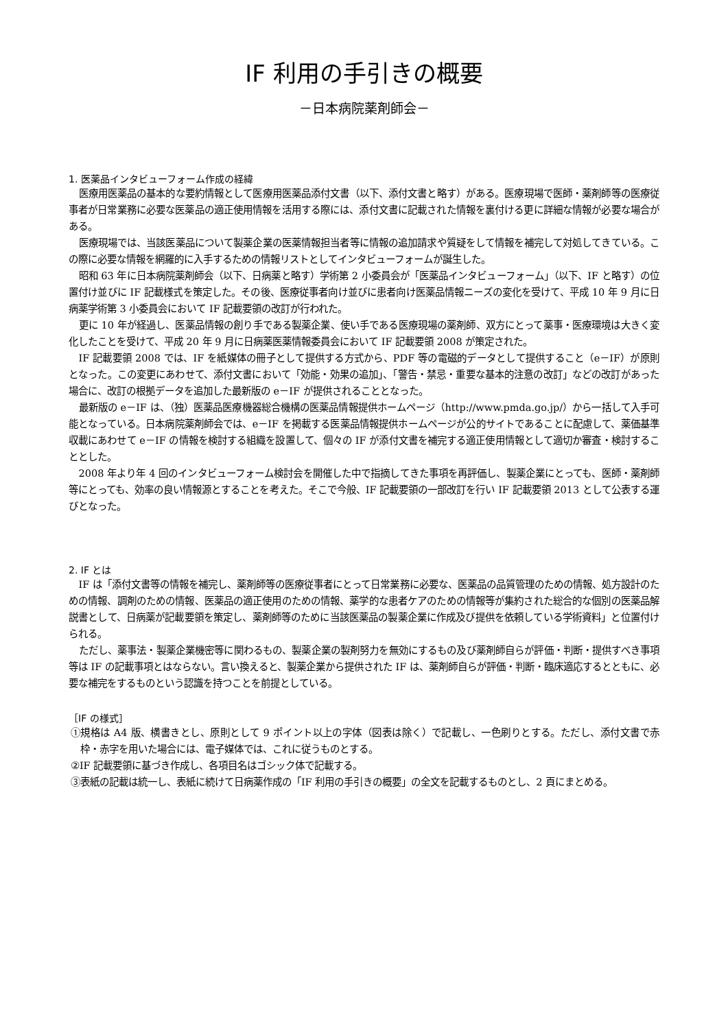IF 利用の手引きの概要
－日本病院薬剤師会－
1. 医薬品インタビューフォーム作成の経緯
医療用医薬品の基本的な要約情報として医療用医薬品添付文書（以下、添付文書と略す）がある。医療現場で医師・薬剤師等の医療従事者が日常業務に必要な医薬品の適正使用情報を活用する際には、添付文書に記載された情報を裏付ける更に詳細な情報が必要な場合がある。
医療現場では、当該医薬品について製薬企業の医薬情報担当者等に情報の追加請求や質疑をして情報を補完して対処してきている。この際に必要な情報を網羅的に入手するための情報リストとしてインタビューフォームが誕生した。
昭和 63 年に日本病院薬剤師会（以下、日病薬と略す）学術第 2 小委員会が「医薬品インタビューフォーム」（以下、IF と略す）の位置付け並びに IF 記載様式を策定した。その後、医療従事者向け並びに患者向け医薬品情報ニーズの変化を受けて、平成 10 年 9 月に日病薬学術第 3 小委員会において IF 記載要領の改訂が行われた。
更に 10 年が経過し、医薬品情報の創り手である製薬企業、使い手である医療現場の薬剤師、双方にとって薬事・医療環境は大きく変化したことを受けて、平成 20 年 9 月に日病薬医薬情報委員会において IF 記載要領 2008 が策定された。
IF 記載要領 2008 では、IF を紙媒体の冊子として提供する方式から、PDF 等の電磁的データとして提供すること（e－IF）が原則となった。この変更にあわせて、添付文書において「効能・効果の追加」、「警告・禁忌・重要な基本的注意の改訂」などの改訂があった場合に、改訂の根拠データを追加した最新版の e－IF が提供されることとなった。
最新版の e－IF は、（独）医薬品医療機器総合機構の医薬品情報提供ホームページ（http://www.pmda.go.jp/）から一括して入手可能となっている。日本病院薬剤師会では、e－IF を掲載する医薬品情報提供ホームページが公的サイトであることに配慮して、薬価基準収載にあわせて e－IF の情報を検討する組織を設置して、個々の IF が添付文書を補完する適正使用情報として適切か審査・検討することとした。
2008 年より年 4 回のインタビューフォーム検討会を開催した中で指摘してきた事項を再評価し、製薬企業にとっても、医師・薬剤師等にとっても、効率の良い情報源とすることを考えた。そこで今般、IF 記載要領の一部改訂を行い IF 記載要領 2013 として公表する運びとなった。
2. IF とは
IF は「添付文書等の情報を補完し、薬剤師等の医療従事者にとって日常業務に必要な、医薬品の品質管理のための情報、処方設計のための情報、調剤のための情報、医薬品の適正使用のための情報、薬学的な患者ケアのための情報等が集約された総合的な個別の医薬品解説書として、日病薬が記載要領を策定し、薬剤師等のために当該医薬品の製薬企業に作成及び提供を依頼している学術資料」と位置付けられる。
ただし、薬事法・製薬企業機密等に関わるもの、製薬企業の製剤努力を無効にするもの及び薬剤師自らが評価・判断・提供すべき事項等は IF の記載事項とはならない。言い換えると、製薬企業から提供された IF は、薬剤師自らが評価・判断・臨床適応するとともに、必要な補完をするものという認識を持つことを前提としている。
［IF の様式］
①規格は A4 版、横書きとし、原則として 9 ポイント以上の字体（図表は除く）で記載し、一色刷りとする。ただし、添付文書で赤枠・赤字を用いた場合には、電子媒体では、これに従うものとする。
②IF 記載要領に基づき作成し、各項目名はゴシック体で記載する。
③表紙の記載は統一し、表紙に続けて日病薬作成の「IF 利用の手引きの概要」の全文を記載するものとし、2 頁にまとめる。